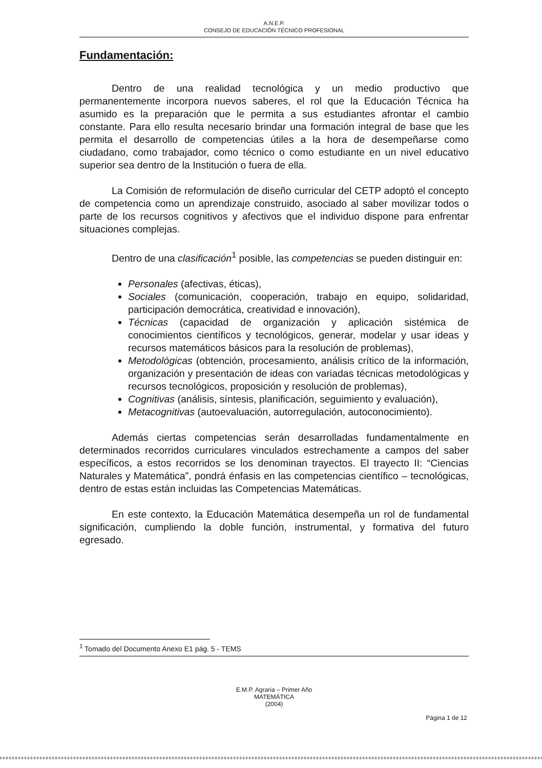A.N.E.P.
CONSEJO DE EDUCACIÓN TÉCNICO PROFESIONAL
Fundamentación:
Dentro de una realidad tecnológica y un medio productivo que permanentemente incorpora nuevos saberes, el rol que la Educación Técnica ha asumido es la preparación que le permita a sus estudiantes afrontar el cambio constante. Para ello resulta necesario brindar una formación integral de base que les permita el desarrollo de competencias útiles a la hora de desempeñarse como ciudadano, como trabajador, como técnico o como estudiante en un nivel educativo superior sea dentro de la Institución o fuera de ella.
La Comisión de reformulación de diseño curricular del CETP adoptó el concepto de competencia como un aprendizaje construido, asociado al saber movilizar todos o parte de los recursos cognitivos y afectivos que el individuo dispone para enfrentar situaciones complejas.
Dentro de una clasificación<sup>1</sup> posible, las competencias se pueden distinguir en:
Personales (afectivas, éticas),
Sociales (comunicación, cooperación, trabajo en equipo, solidaridad, participación democrática, creatividad e innovación),
Técnicas (capacidad de organización y aplicación sistémica de conocimientos científicos y tecnológicos, generar, modelar y usar ideas y recursos matemáticos básicos para la resolución de problemas),
Metodológicas (obtención, procesamiento, análisis crítico de la información, organización y presentación de ideas con variadas técnicas metodológicas y recursos tecnológicos, proposición y resolución de problemas),
Cognitivas (análisis, síntesis, planificación, seguimiento y evaluación),
Metacognitivas (autoevaluación, autorregulación, autoconocimiento).
Además ciertas competencias serán desarrolladas fundamentalmente en determinados recorridos curriculares vinculados estrechamente a campos del saber específicos, a estos recorridos se los denominan trayectos. El trayecto II: “Ciencias Naturales y Matemática”, pondrá énfasis en las competencias científico – tecnológicas, dentro de estas están incluidas las Competencias Matemáticas.
En este contexto, la Educación Matemática desempeña un rol de fundamental significación, cumpliendo la doble función, instrumental, y formativa del futuro egresado.
<sup>1</sup> Tomado del Documento Anexo E1 pág. 5 - TEMS
E.M.P. Agraria – Primer Año
MATEMÁTICA
(2004)
Página 1 de 12